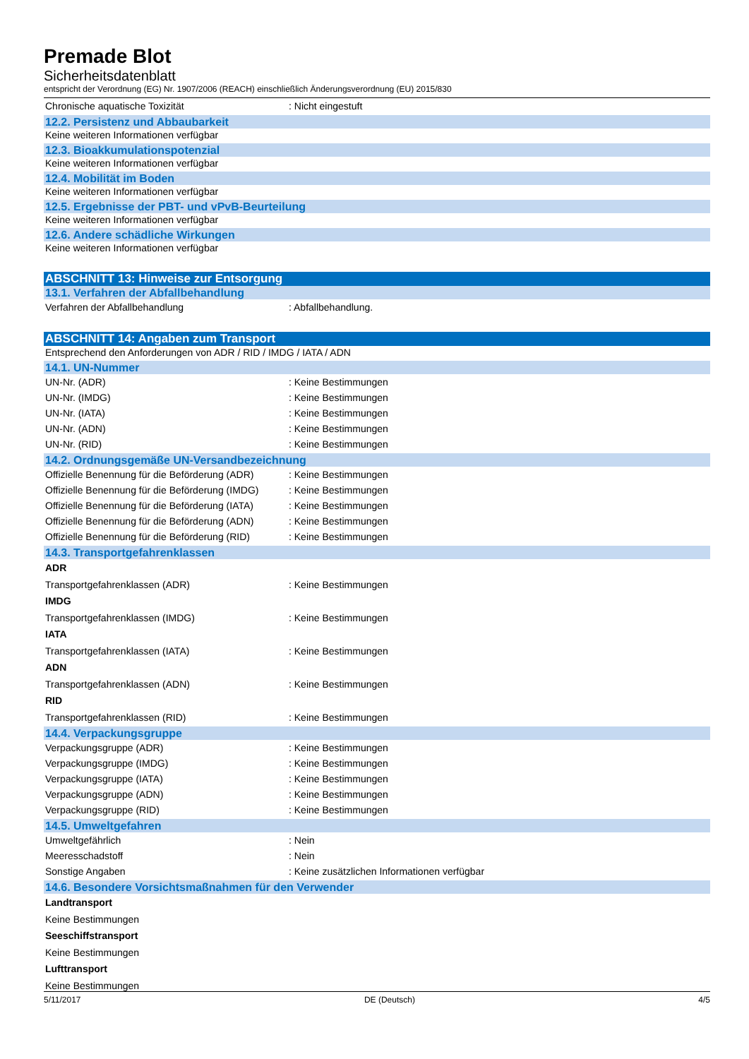Premade Blot
Sicherheitsdatenblatt
entspricht der Verordnung (EG) Nr. 1907/2006 (REACH) einschließlich Änderungsverordnung (EU) 2015/830
Chronische aquatische Toxizität: Nicht eingestuft
12.2. Persistenz und Abbaubarkeit
Keine weiteren Informationen verfügbar
12.3. Bioakkumulationspotenzial
Keine weiteren Informationen verfügbar
12.4. Mobilität im Boden
Keine weiteren Informationen verfügbar
12.5. Ergebnisse der PBT- und vPvB-Beurteilung
Keine weiteren Informationen verfügbar
12.6. Andere schädliche Wirkungen
Keine weiteren Informationen verfügbar
ABSCHNITT 13: Hinweise zur Entsorgung
13.1. Verfahren der Abfallbehandlung
Verfahren der Abfallbehandlung: Abfallbehandlung.
ABSCHNITT 14: Angaben zum Transport
Entsprechend den Anforderungen von ADR / RID / IMDG / IATA / ADN
14.1. UN-Nummer
UN-Nr. (ADR): Keine Bestimmungen
UN-Nr. (IMDG): Keine Bestimmungen
UN-Nr. (IATA): Keine Bestimmungen
UN-Nr. (ADN): Keine Bestimmungen
UN-Nr. (RID): Keine Bestimmungen
14.2. Ordnungsgemäße UN-Versandbezeichnung
Offizielle Benennung für die Beförderung (ADR): Keine Bestimmungen
Offizielle Benennung für die Beförderung (IMDG): Keine Bestimmungen
Offizielle Benennung für die Beförderung (IATA): Keine Bestimmungen
Offizielle Benennung für die Beförderung (ADN): Keine Bestimmungen
Offizielle Benennung für die Beförderung (RID): Keine Bestimmungen
14.3. Transportgefahrenklassen
ADR
Transportgefahrenklassen (ADR): Keine Bestimmungen
IMDG
Transportgefahrenklassen (IMDG): Keine Bestimmungen
IATA
Transportgefahrenklassen (IATA): Keine Bestimmungen
ADN
Transportgefahrenklassen (ADN): Keine Bestimmungen
RID
Transportgefahrenklassen (RID): Keine Bestimmungen
14.4. Verpackungsgruppe
Verpackungsgruppe (ADR): Keine Bestimmungen
Verpackungsgruppe (IMDG): Keine Bestimmungen
Verpackungsgruppe (IATA): Keine Bestimmungen
Verpackungsgruppe (ADN): Keine Bestimmungen
Verpackungsgruppe (RID): Keine Bestimmungen
14.5. Umweltgefahren
Umweltgefährlich: Nein
Meeresschadstoff: Nein
Sonstige Angaben: Keine zusätzlichen Informationen verfügbar
14.6. Besondere Vorsichtsmaßnahmen für den Verwender
Landtransport
Keine Bestimmungen
Seeschiffstransport
Keine Bestimmungen
Lufttransport
Keine Bestimmungen
5/11/2017 DE (Deutsch) 4/5